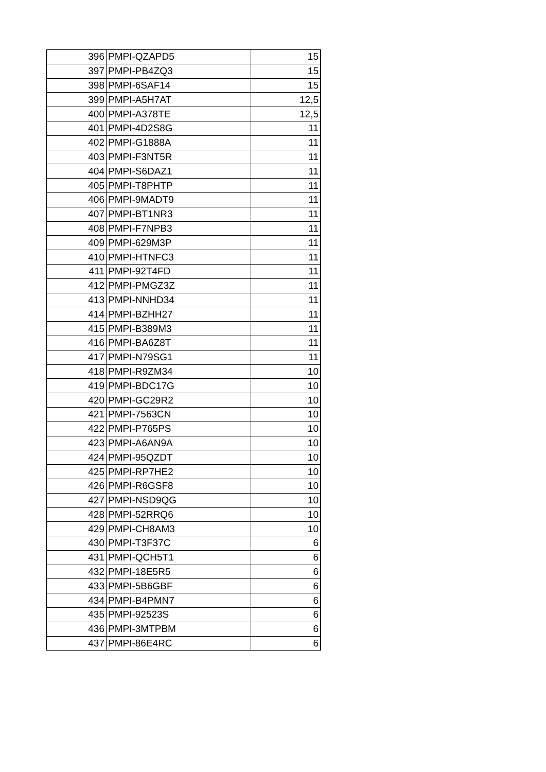| 396 | PMPI-QZAPD5 | 15 |
| 397 | PMPI-PB4ZQ3 | 15 |
| 398 | PMPI-6SAF14 | 15 |
| 399 | PMPI-A5H7AT | 12,5 |
| 400 | PMPI-A378TE | 12,5 |
| 401 | PMPI-4D2S8G | 11 |
| 402 | PMPI-G1888A | 11 |
| 403 | PMPI-F3NT5R | 11 |
| 404 | PMPI-S6DAZ1 | 11 |
| 405 | PMPI-T8PHTP | 11 |
| 406 | PMPI-9MADT9 | 11 |
| 407 | PMPI-BT1NR3 | 11 |
| 408 | PMPI-F7NPB3 | 11 |
| 409 | PMPI-629M3P | 11 |
| 410 | PMPI-HTNFC3 | 11 |
| 411 | PMPI-92T4FD | 11 |
| 412 | PMPI-PMGZ3Z | 11 |
| 413 | PMPI-NNHD34 | 11 |
| 414 | PMPI-BZHH27 | 11 |
| 415 | PMPI-B389M3 | 11 |
| 416 | PMPI-BA6Z8T | 11 |
| 417 | PMPI-N79SG1 | 11 |
| 418 | PMPI-R9ZM34 | 10 |
| 419 | PMPI-BDC17G | 10 |
| 420 | PMPI-GC29R2 | 10 |
| 421 | PMPI-7563CN | 10 |
| 422 | PMPI-P765PS | 10 |
| 423 | PMPI-A6AN9A | 10 |
| 424 | PMPI-95QZDT | 10 |
| 425 | PMPI-RP7HE2 | 10 |
| 426 | PMPI-R6GSF8 | 10 |
| 427 | PMPI-NSD9QG | 10 |
| 428 | PMPI-52RRQ6 | 10 |
| 429 | PMPI-CH8AM3 | 10 |
| 430 | PMPI-T3F37C | 6 |
| 431 | PMPI-QCH5T1 | 6 |
| 432 | PMPI-18E5R5 | 6 |
| 433 | PMPI-5B6GBF | 6 |
| 434 | PMPI-B4PMN7 | 6 |
| 435 | PMPI-92523S | 6 |
| 436 | PMPI-3MTPBM | 6 |
| 437 | PMPI-86E4RC | 6 |